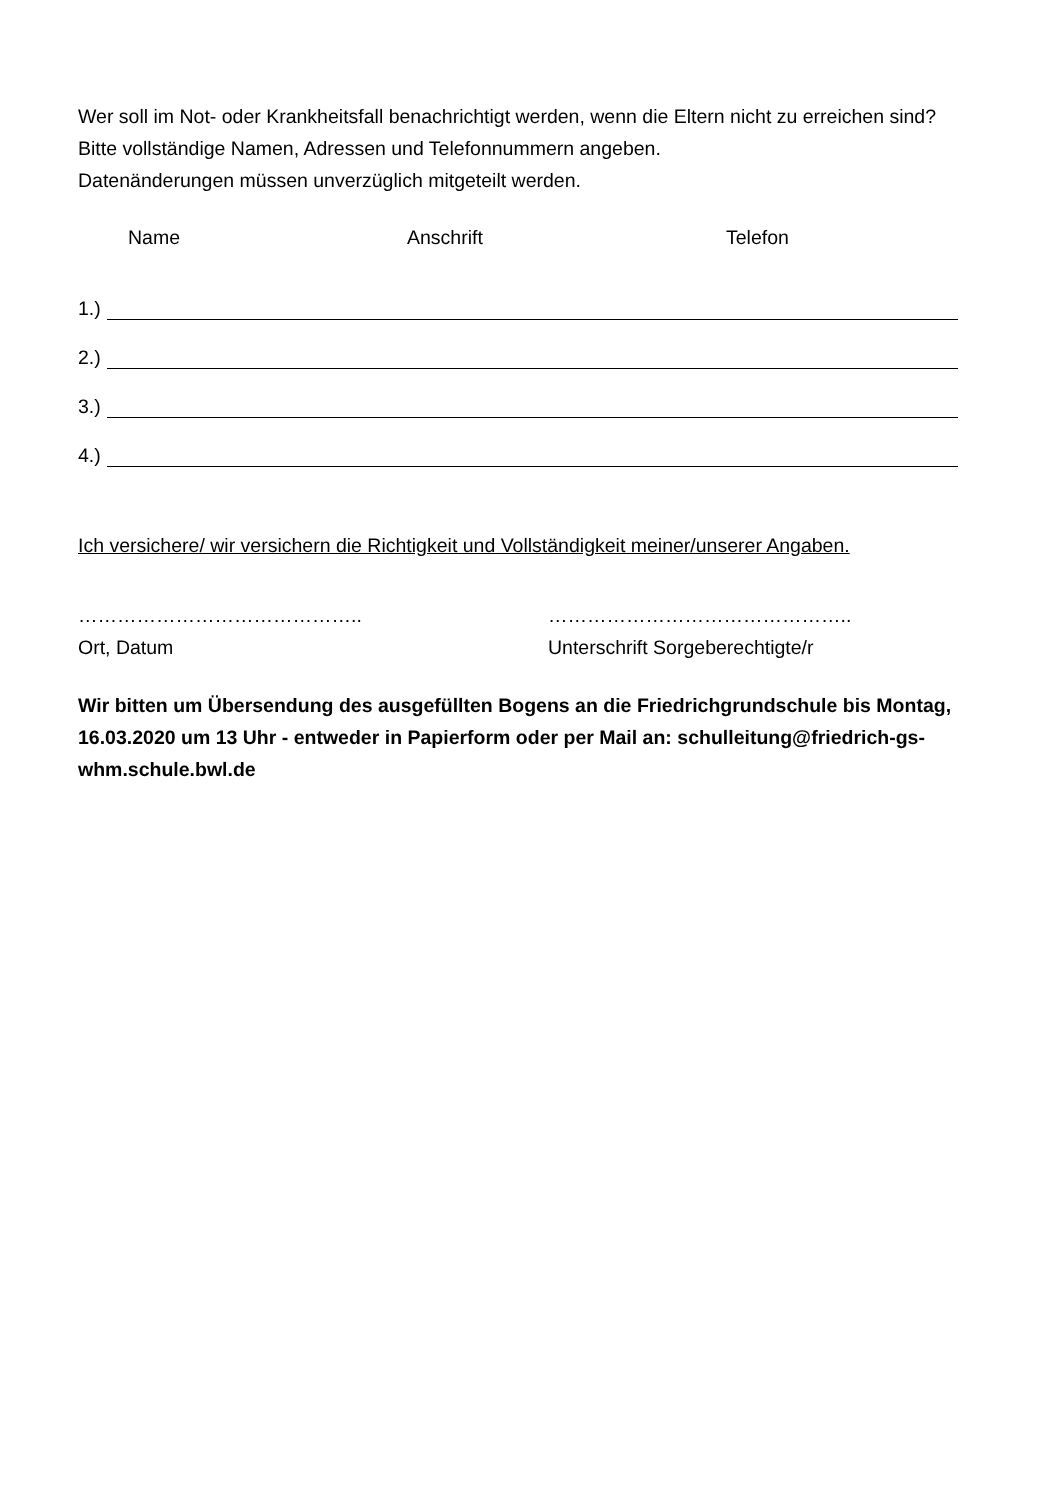Wer soll im Not- oder Krankheitsfall benachrichtigt werden, wenn die Eltern nicht zu erreichen sind? Bitte vollständige Namen, Adressen und Telefonnummern angeben.
Datenänderungen müssen unverzüglich mitgeteilt werden.
Name Anschrift Telefon
1.)
2.)
3.)
4.)
Ich versichere/ wir versichern die Richtigkeit und Vollständigkeit meiner/unserer Angaben.
……………………………………..
Ort, Datum
………………………………………..
Unterschrift Sorgeberechtigte/r
Wir bitten um Übersendung des ausgefüllten Bogens an die Friedrichgrundschule bis Montag, 16.03.2020 um 13 Uhr - entweder in Papierform oder per Mail an: schulleitung@friedrich-gs-whm.schule.bwl.de